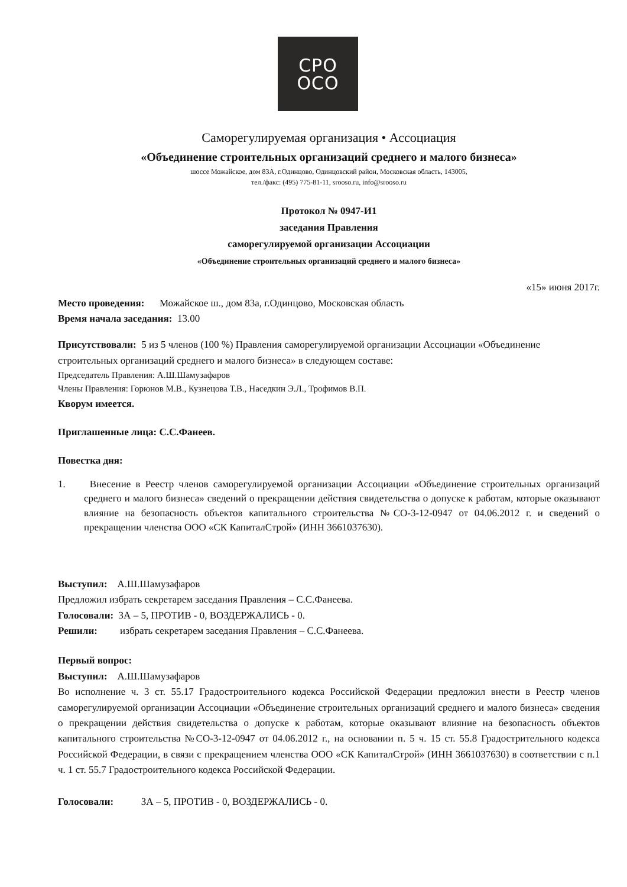СРО
ОСО
Саморегулируемая организация • Ассоциация
«Объединение строительных организаций среднего и малого бизнеса»
шоссе Можайское, дом 83А, г.Одинцово, Одинцовский район, Московская область, 143005,
тел./факс: (495) 775-81-11, srooso.ru, info@srooso.ru
Протокол № 0947-И1
заседания Правления
саморегулируемой организации Ассоциации
«Объединение строительных организаций среднего и малого бизнеса»
«15» июня 2017г.
Место проведения: Можайское ш., дом 83а, г.Одинцово, Московская область
Время начала заседания: 13.00
Присутствовали: 5 из 5 членов (100 %) Правления саморегулируемой организации Ассоциации «Объединение строительных организаций среднего и малого бизнеса» в следующем составе:
Председатель Правления: А.Ш.Шамузафаров
Члены Правления: Горюнов М.В., Кузнецова Т.В., Наседкин Э.Л., Трофимов В.П.
Кворум имеется.
Приглашенные лица: С.С.Фанеев.
Повестка дня:
1. Внесение в Реестр членов саморегулируемой организации Ассоциации «Объединение строительных организаций среднего и малого бизнеса» сведений о прекращении действия свидетельства о допуске к работам, которые оказывают влияние на безопасность объектов капитального строительства №СО-3-12-0947 от 04.06.2012 г. и сведений о прекращении членства ООО «СК КапиталСтрой» (ИНН 3661037630).
Выступил: А.Ш.Шамузафаров
Предложил избрать секретарем заседания Правления – С.С.Фанеева.
Голосовали: ЗА – 5, ПРОТИВ - 0, ВОЗДЕРЖАЛИСЬ - 0.
Решили: избрать секретарем заседания Правления – С.С.Фанеева.
Первый вопрос:
Выступил: А.Ш.Шамузафаров
Во исполнение ч. 3 ст. 55.17 Градостроительного кодекса Российской Федерации предложил внести в Реестр членов саморегулируемой организации Ассоциации «Объединение строительных организаций среднего и малого бизнеса» сведения о прекращении действия свидетельства о допуске к работам, которые оказывают влияние на безопасность объектов капитального строительства №СО-3-12-0947 от 04.06.2012 г., на основании п. 5 ч. 15 ст. 55.8 Градострительного кодекса Российской Федерации, в связи с прекращением членства ООО «СК КапиталСтрой» (ИНН 3661037630) в соответствии с п.1 ч. 1 ст. 55.7 Градостроительного кодекса Российской Федерации.
Голосовали: ЗА – 5, ПРОТИВ - 0, ВОЗДЕРЖАЛИСЬ - 0.